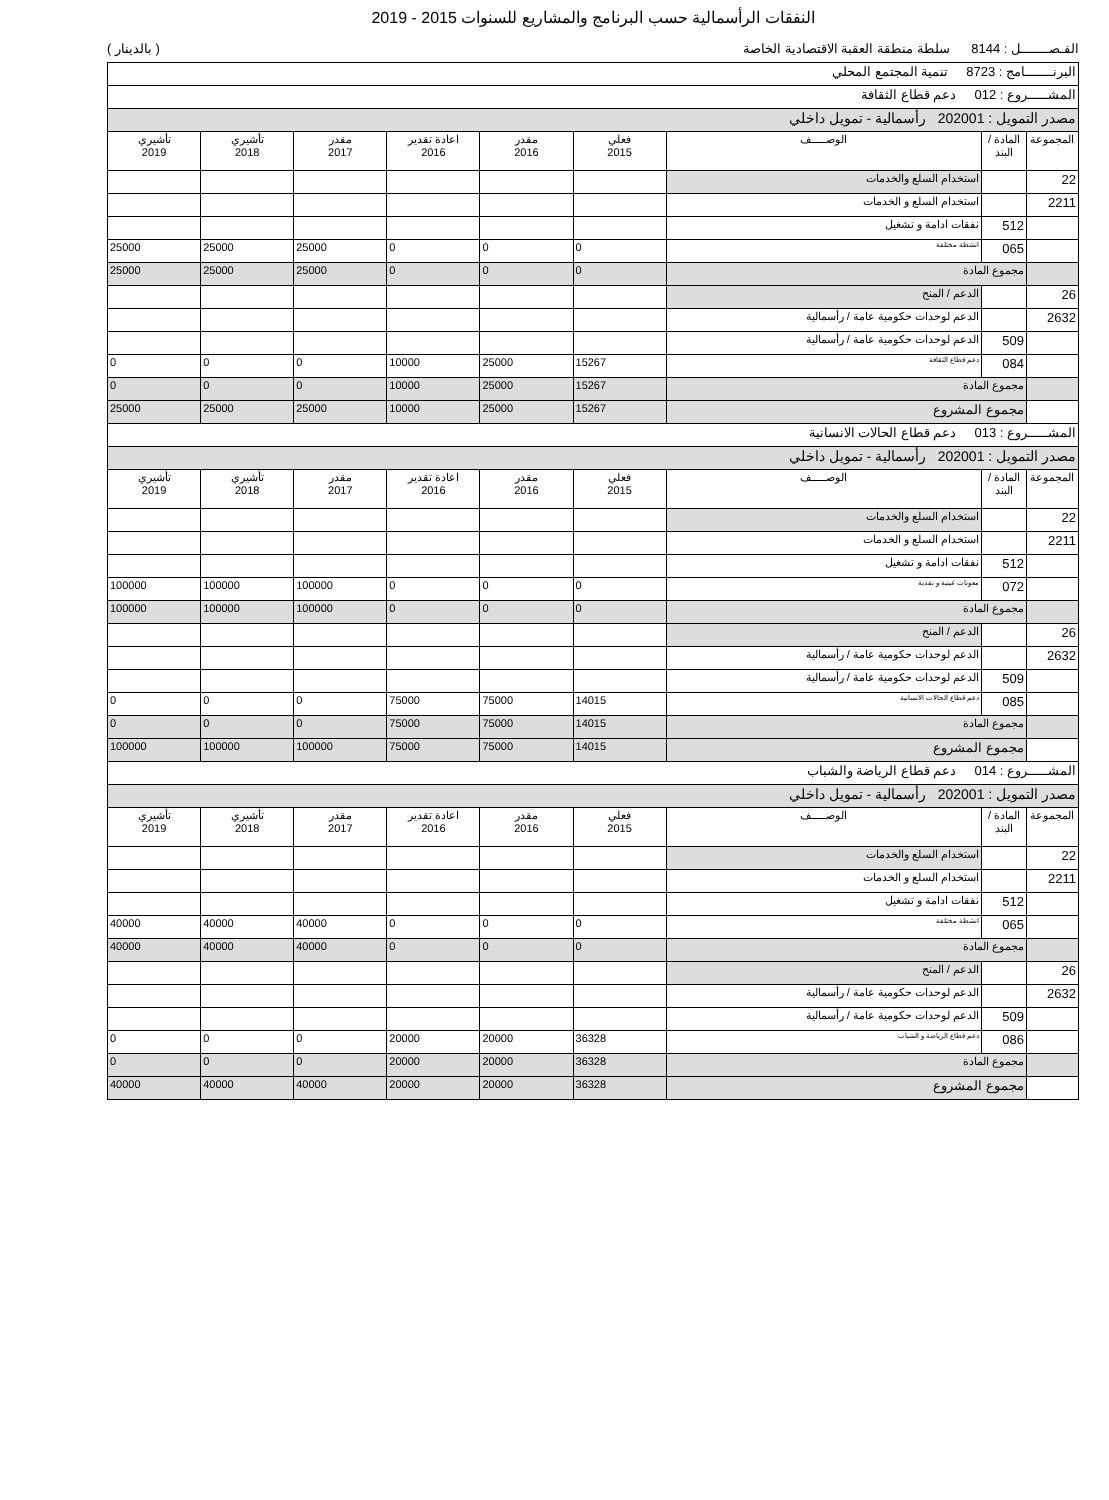النفقات الرأسمالية حسب البرنامج والمشاريع للسنوات 2015 - 2019
الفـصـــــــل : 8144 سلطة منطقة العقبة الاقتصادية الخاصة ( بالدينار )
| البرنـــــــامج : 8723 تنمية المجتمع المحلي | | | | | | | | |
| المشـــــروع : 012 دعم قطاع الثقافة | | | | | | | | |
| مصدر التمويل : 202001 رأسمالية - تمويل داخلي | | | | | | | | |
| المجموعة | المادة / البند | الوصـــــف | فعلي 2015 | مقدر 2016 | اعادة تقدير 2016 | مقدر 2017 | تأشيري 2018 | تأشيري 2019 |
| 22 | | استخدام السلع والخدمات | | | | | | |
| 2211 | | استخدام السلع و الخدمات | | | | | | |
| | 512 | نفقات ادامة و تشغيل | | | | | | |
| | 065 | انشطة مختلفة | 0 | 0 | 0 | 25000 | 25000 | 25000 |
| | مجموع المادة | | 0 | 0 | 0 | 25000 | 25000 | 25000 |
| 26 | | الدعم / المنح | | | | | | |
| 2632 | | الدعم لوحدات حكومية عامة / رأسمالية | | | | | | |
| | 509 | الدعم لوحدات حكومية عامة / رأسمالية | | | | | | |
| | 084 | دعم قطاع الثقافة | 15267 | 25000 | 10000 | 0 | 0 | 0 |
| | مجموع المادة | | 15267 | 25000 | 10000 | 0 | 0 | 0 |
| | مجموع المشروع | | 15267 | 25000 | 10000 | 25000 | 25000 | 25000 |
| المشـــــروع : 013 دعم قطاع الحالات الانسانية | | | | | | | | |
| مصدر التمويل : 202001 رأسمالية - تمويل داخلي | | | | | | | | |
| المجموعة | المادة / البند | الوصـــــف | فعلي 2015 | مقدر 2016 | اعادة تقدير 2016 | مقدر 2017 | تأشيري 2018 | تأشيري 2019 |
| 22 | | استخدام السلع والخدمات | | | | | | |
| 2211 | | استخدام السلع و الخدمات | | | | | | |
| | 512 | نفقات ادامة و تشغيل | | | | | | |
| | 072 | معونات عينية و نقدية | 0 | 0 | 0 | 100000 | 100000 | 100000 |
| | مجموع المادة | | 0 | 0 | 0 | 100000 | 100000 | 100000 |
| 26 | | الدعم / المنح | | | | | | |
| 2632 | | الدعم لوحدات حكومية عامة / رأسمالية | | | | | | |
| | 509 | الدعم لوحدات حكومية عامة / رأسمالية | | | | | | |
| | 085 | دعم قطاع الحالات الانسانية | 14015 | 75000 | 75000 | 0 | 0 | 0 |
| | مجموع المادة | | 14015 | 75000 | 75000 | 0 | 0 | 0 |
| | مجموع المشروع | | 14015 | 75000 | 75000 | 100000 | 100000 | 100000 |
| المشـــــروع : 014 دعم قطاع الرياضة والشباب | | | | | | | | |
| مصدر التمويل : 202001 رأسمالية - تمويل داخلي | | | | | | | | |
| المجموعة | المادة / البند | الوصـــــف | فعلي 2015 | مقدر 2016 | اعادة تقدير 2016 | مقدر 2017 | تأشيري 2018 | تأشيري 2019 |
| 22 | | استخدام السلع والخدمات | | | | | | |
| 2211 | | استخدام السلع و الخدمات | | | | | | |
| | 512 | نفقات ادامة و تشغيل | | | | | | |
| | 065 | انشطة مختلفة | 0 | 0 | 0 | 40000 | 40000 | 40000 |
| | مجموع المادة | | 0 | 0 | 0 | 40000 | 40000 | 40000 |
| 26 | | الدعم / المنح | | | | | | |
| 2632 | | الدعم لوحدات حكومية عامة / رأسمالية | | | | | | |
| | 509 | الدعم لوحدات حكومية عامة / رأسمالية | | | | | | |
| | 086 | دعم قطاع الرياضة و الشباب | 36328 | 20000 | 20000 | 0 | 0 | 0 |
| | مجموع المادة | | 36328 | 20000 | 20000 | 0 | 0 | 0 |
| | مجموع المشروع | | 36328 | 20000 | 20000 | 40000 | 40000 | 40000 |